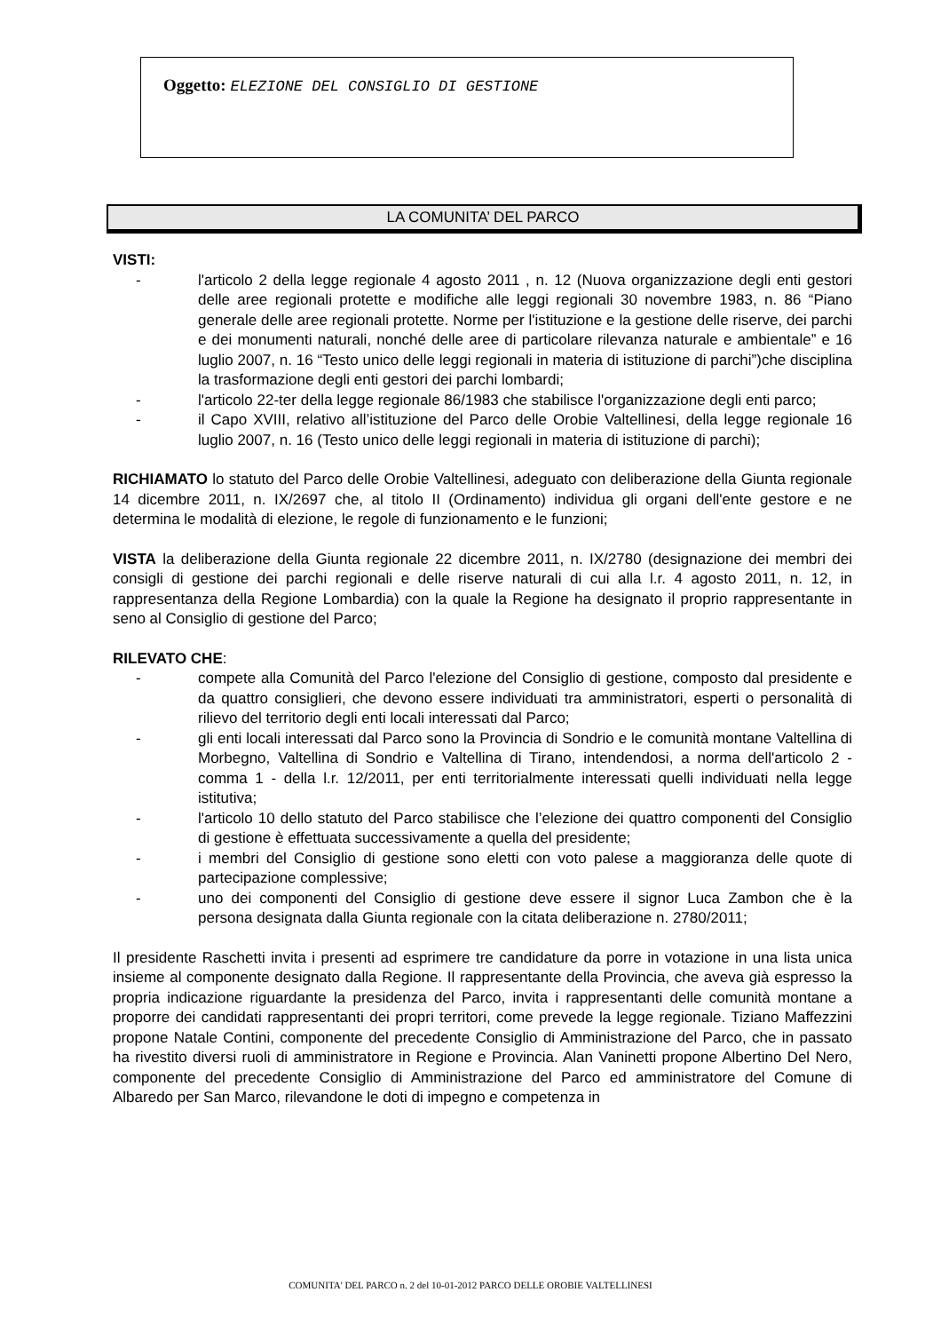Oggetto: ELEZIONE DEL CONSIGLIO DI GESTIONE
LA COMUNITA’ DEL PARCO
VISTI:
- l'articolo 2 della legge regionale 4 agosto 2011 , n. 12 (Nuova organizzazione degli enti gestori delle aree regionali protette e modifiche alle leggi regionali 30 novembre 1983, n. 86 “Piano generale delle aree regionali protette. Norme per l'istituzione e la gestione delle riserve, dei parchi e dei monumenti naturali, nonché delle aree di particolare rilevanza naturale e ambientale” e 16 luglio 2007, n. 16 “Testo unico delle leggi regionali in materia di istituzione di parchi”)che disciplina la trasformazione degli enti gestori dei parchi lombardi;
- l'articolo 22-ter della legge regionale 86/1983 che stabilisce l'organizzazione degli enti parco;
- il Capo XVIII, relativo all’istituzione del Parco delle Orobie Valtellinesi, della legge regionale 16 luglio 2007, n. 16 (Testo unico delle leggi regionali in materia di istituzione di parchi);
RICHIAMATO lo statuto del Parco delle Orobie Valtellinesi, adeguato con deliberazione della Giunta regionale 14 dicembre 2011, n. IX/2697 che, al titolo II (Ordinamento) individua gli organi dell'ente gestore e ne determina le modalità di elezione, le regole di funzionamento e le funzioni;
VISTA la deliberazione della Giunta regionale 22 dicembre 2011, n. IX/2780 (designazione dei membri dei consigli di gestione dei parchi regionali e delle riserve naturali di cui alla l.r. 4 agosto 2011, n. 12, in rappresentanza della Regione Lombardia) con la quale la Regione ha designato il proprio rappresentante in seno al Consiglio di gestione del Parco;
RILEVATO CHE:
- compete alla Comunità del Parco l'elezione del Consiglio di gestione, composto dal presidente e da quattro consiglieri, che devono essere individuati tra amministratori, esperti o personalità di rilievo del territorio degli enti locali interessati dal Parco;
- gli enti locali interessati dal Parco sono la Provincia di Sondrio e le comunità montane Valtellina di Morbegno, Valtellina di Sondrio e Valtellina di Tirano, intendendosi, a norma dell'articolo 2 - comma 1 - della l.r. 12/2011, per enti territorialmente interessati quelli individuati nella legge istitutiva;
- l'articolo 10 dello statuto del Parco stabilisce che l’elezione dei quattro componenti del Consiglio di gestione è effettuata successivamente a quella del presidente;
- i membri del Consiglio di gestione sono eletti con voto palese a maggioranza delle quote di partecipazione complessive;
- uno dei componenti del Consiglio di gestione deve essere il signor Luca Zambon che è la persona designata dalla Giunta regionale con la citata deliberazione n. 2780/2011;
Il presidente Raschetti invita i presenti ad esprimere tre candidature da porre in votazione in una lista unica insieme al componente designato dalla Regione. Il rappresentante della Provincia, che aveva già espresso la propria indicazione riguardante la presidenza del Parco, invita i rappresentanti delle comunità montane a proporre dei candidati rappresentanti dei propri territori, come prevede la legge regionale. Tiziano Maffezzini propone Natale Contini, componente del precedente Consiglio di Amministrazione del Parco, che in passato ha rivestito diversi ruoli di amministratore in Regione e Provincia. Alan Vaninetti propone Albertino Del Nero, componente del precedente Consiglio di Amministrazione del Parco ed amministratore del Comune di Albaredo per San Marco, rilevandone le doti di impegno e competenza in
COMUNITA' DEL PARCO n. 2 del 10-01-2012 PARCO DELLE OROBIE VALTELLINESI